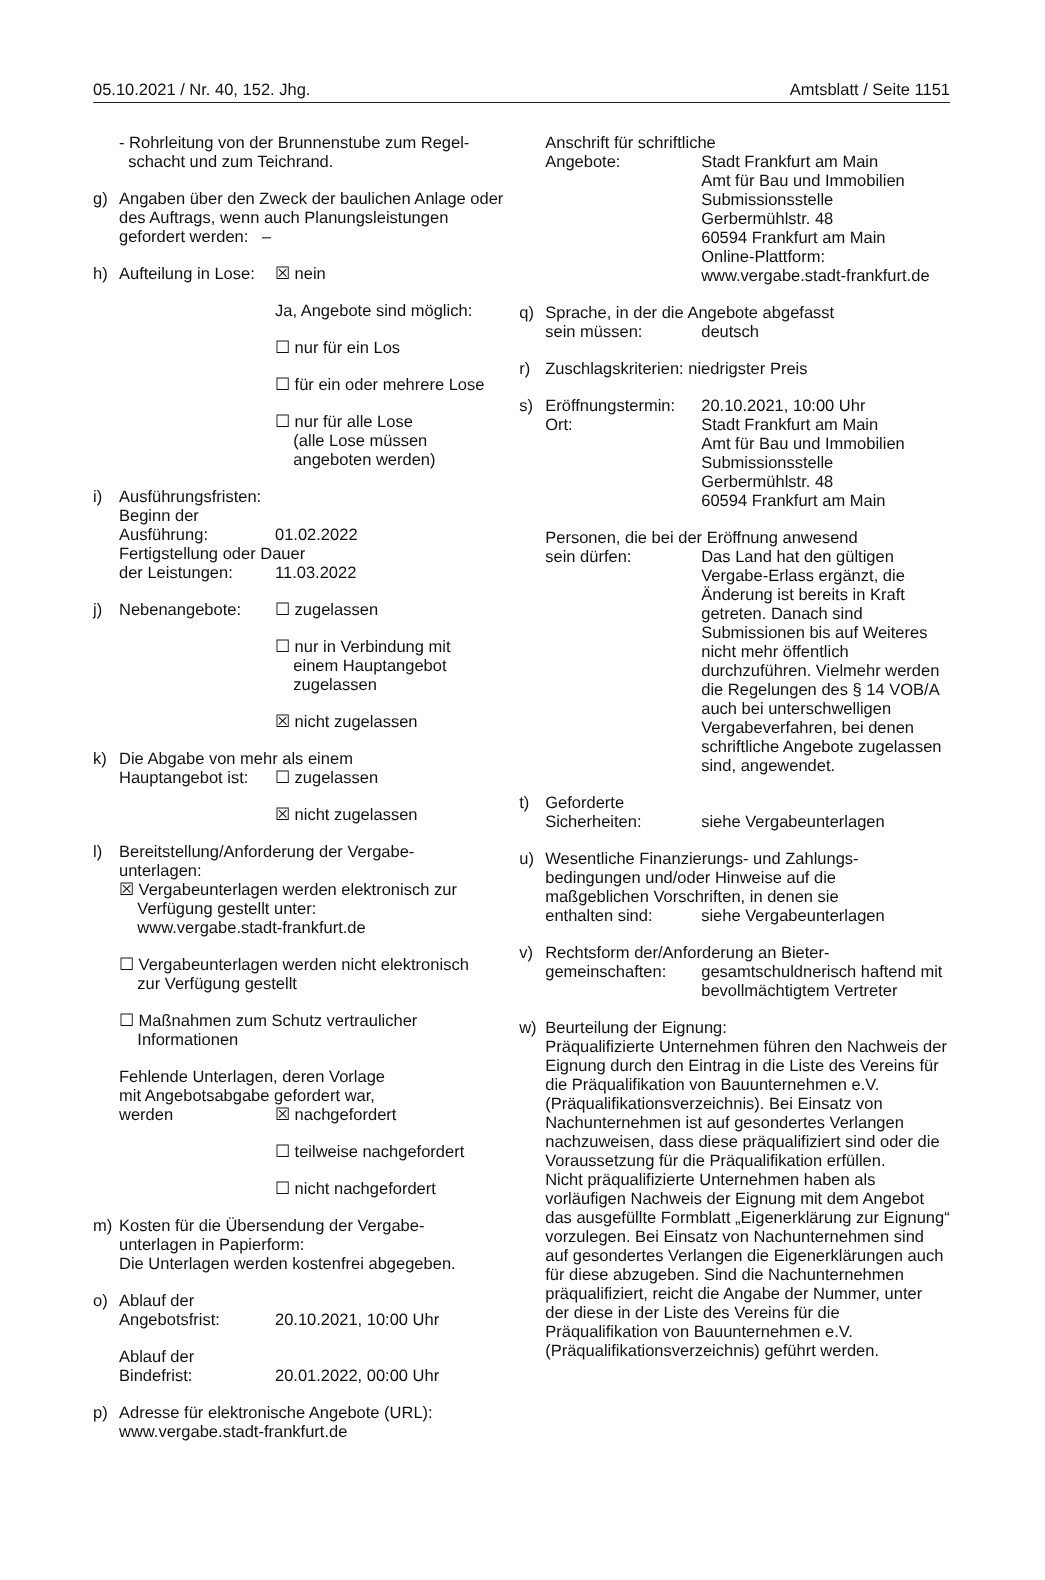05.10.2021 / Nr. 40, 152. Jhg. Amtsblatt / Seite 1151
- Rohrleitung von der Brunnenstube zum Regel-
schacht und zum Teichrand.
g) Angaben über den Zweck der baulichen Anlage oder des Auftrags, wenn auch Planungsleistungen gefordert werden: –
h) Aufteilung in Lose:
☒ nein
Ja, Angebote sind möglich:
☐ nur für ein Los
☐ für ein oder mehrere Lose
☐ nur für alle Lose
(alle Lose müssen
angeboten werden)
i) Ausführungsfristen:
Beginn der
Ausführung: 01.02.2022
Fertigstellung oder Dauer
der Leistungen: 11.03.2022
j) Nebenangebote: ☐ zugelassen
☐ nur in Verbindung mit
einem Hauptangebot
zugelassen
☒ nicht zugelassen
k) Die Abgabe von mehr als einem
Hauptangebot ist:
☐ zugelassen
☒ nicht zugelassen
l) Bereitstellung/Anforderung der Vergabe-
unterlagen:
☒ Vergabeunterlagen werden elektronisch zur
Verfügung gestellt unter:
www.vergabe.stadt-frankfurt.de
☐ Vergabeunterlagen werden nicht elektronisch
zur Verfügung gestellt
☐ Maßnahmen zum Schutz vertraulicher
Informationen
Fehlende Unterlagen, deren Vorlage
mit Angebotsabgabe gefordert war,
werden ☒ nachgefordert
☐ teilweise nachgefordert
☐ nicht nachgefordert
m) Kosten für die Übersendung der Vergabe-
unterlagen in Papierform:
Die Unterlagen werden kostenfrei abgegeben.
o) Ablauf der
Angebotsfrist: 20.10.2021, 10:00 Uhr
Ablauf der
Bindefrist: 20.01.2022, 00:00 Uhr
p) Adresse für elektronische Angebote (URL):
www.vergabe.stadt-frankfurt.de
Anschrift für schriftliche
Angebote: Stadt Frankfurt am Main
Amt für Bau und Immobilien
Submissionsstelle
Gerbermühlstr. 48
60594 Frankfurt am Main
Online-Plattform:
www.vergabe.stadt-frankfurt.de
q) Sprache, in der die Angebote abgefasst
sein müssen: deutsch
r) Zuschlagskriterien: niedrigster Preis
s) Eröffnungstermin:
20.10.2021, 10:00 Uhr
Ort: Stadt Frankfurt am Main
Amt für Bau und Immobilien
Submissionsstelle
Gerbermühlstr. 48
60594 Frankfurt am Main
Personen, die bei der Eröffnung anwesend
sein dürfen: Das Land hat den gültigen Vergabe-Erlass ergänzt, die Änderung ist bereits in Kraft getreten. Danach sind Submissionen bis auf Weiteres nicht mehr öffentlich durchzuführen. Vielmehr werden die Regelungen des § 14 VOB/A auch bei unterschwelligen Vergabeverfahren, bei denen schriftliche Angebote zugelassen sind, angewendet.
t) Geforderte
Sicherheiten: siehe Vergabeunterlagen
u) Wesentliche Finanzierungs- und Zahlungs-
bedingungen und/oder Hinweise auf die
maßgeblichen Vorschriften, in denen sie
enthalten sind: siehe Vergabeunterlagen
v) Rechtsform der/Anforderung an Bieter-
gemeinschaften: gesamtschuldnerisch haftend mit bevollmächtigtem Vertreter
w) Beurteilung der Eignung:
Präqualifizierte Unternehmen führen den Nachweis der Eignung durch den Eintrag in die Liste des Vereins für die Präqualifikation von Bauunternehmen e.V. (Präqualifikationsverzeichnis). Bei Einsatz von Nachunternehmen ist auf gesondertes Verlangen nachzuweisen, dass diese präqualifiziert sind oder die Voraussetzung für die Präqualifikation erfüllen.
Nicht präqualifizierte Unternehmen haben als vorläufigen Nachweis der Eignung mit dem Angebot das ausgefüllte Formblatt „Eigenerklärung zur Eignung“ vorzulegen. Bei Einsatz von Nachunternehmen sind auf gesondertes Verlangen die Eigenerklärungen auch für diese abzugeben. Sind die Nachunternehmen präqualifiziert, reicht die Angabe der Nummer, unter der diese in der Liste des Vereins für die Präqualifikation von Bauunternehmen e.V. (Präqualifikationsverzeichnis) geführt werden.